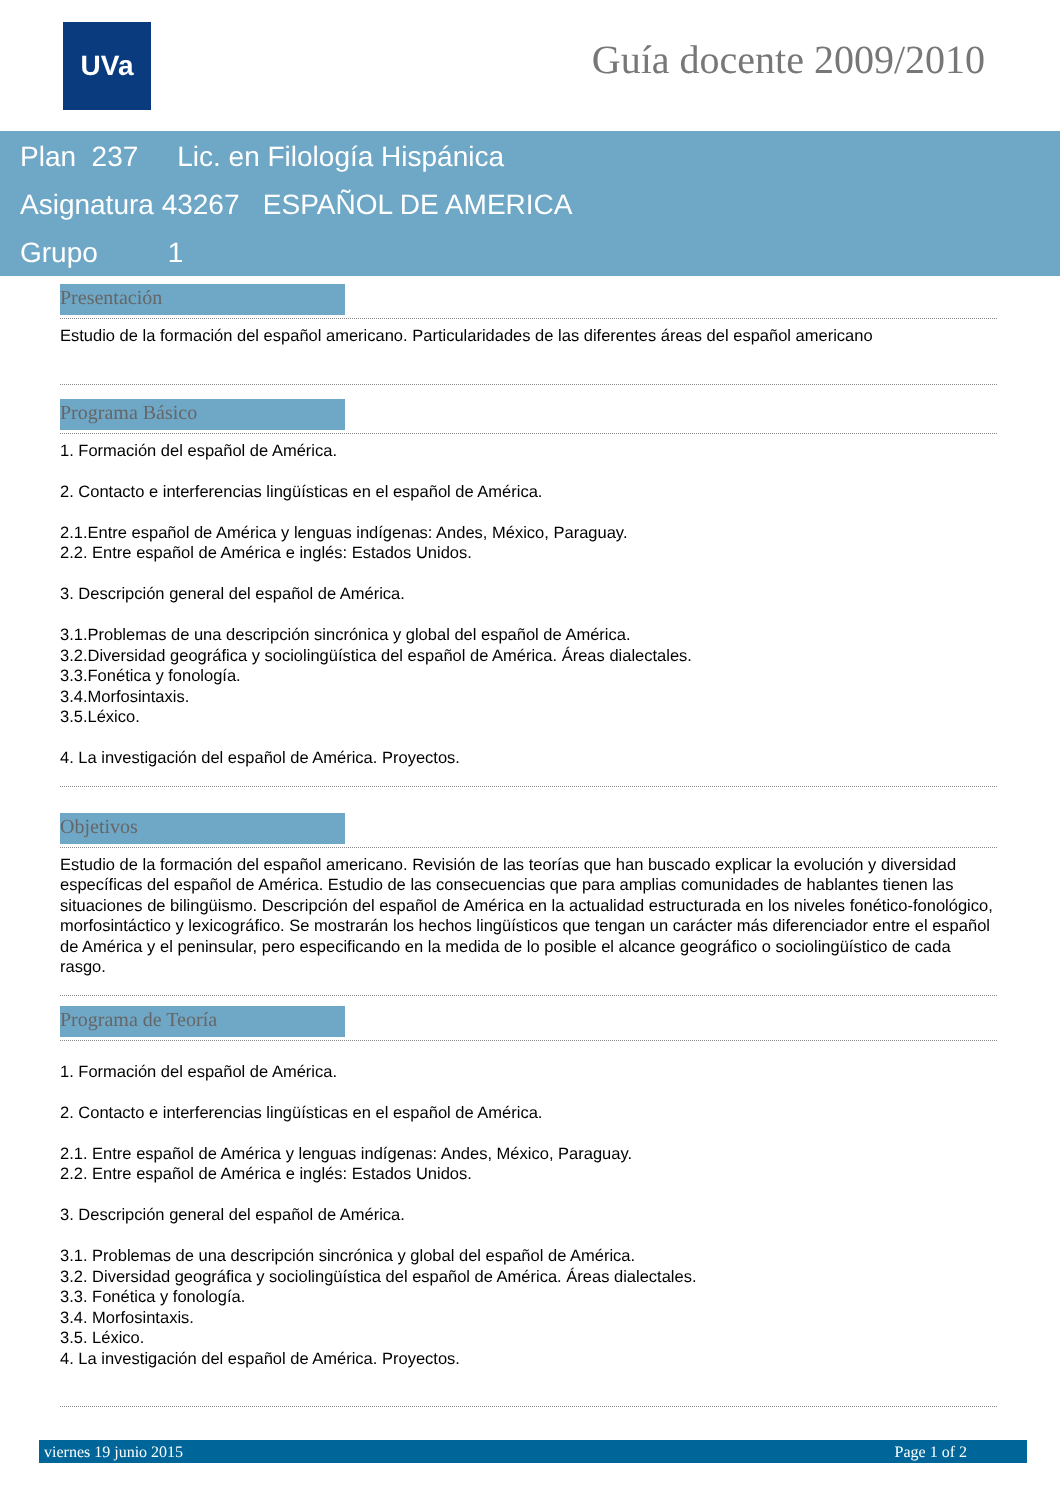UVa Guía docente 2009/2010
Plan 237 Lic. en Filología Hispánica
Asignatura 43267 ESPAÑOL DE AMERICA
Grupo 1
Presentación
Estudio de la formación del español americano. Particularidades de las diferentes áreas del español americano
Programa Básico
1. Formación del español de América.
2. Contacto e interferencias lingüísticas en el español de América.
2.1.Entre español de América y lenguas indígenas: Andes, México, Paraguay.
2.2. Entre español de América e inglés: Estados Unidos.
3. Descripción general del español de América.
3.1.Problemas de una descripción sincrónica y global del español de América.
3.2.Diversidad geográfica y sociolingüística del español de América. Áreas dialectales.
3.3.Fonética y fonología.
3.4.Morfosintaxis.
3.5.Léxico.
4. La investigación del español de América. Proyectos.
Objetivos
Estudio de la formación del español americano. Revisión de las teorías que han buscado explicar la evolución y diversidad específicas del español de América. Estudio de las consecuencias que para amplias comunidades de hablantes tienen las situaciones de bilingüismo. Descripción del español de América en la actualidad estructurada en los niveles fonético-fonológico, morfosintáctico y lexicográfico. Se mostrarán los hechos lingüísticos que tengan un carácter más diferenciador entre el español de América y el peninsular, pero especificando en la medida de lo posible el alcance geográfico o sociolingüístico de cada rasgo.
Programa de Teoría
1. Formación del español de América.
2. Contacto e interferencias lingüísticas en el español de América.
2.1. Entre español de América y lenguas indígenas: Andes, México, Paraguay.
2.2. Entre español de América e inglés: Estados Unidos.
3. Descripción general del español de América.
3.1. Problemas de una descripción sincrónica y global del español de América.
3.2. Diversidad geográfica y sociolingüística del español de América. Áreas dialectales.
3.3. Fonética y fonología.
3.4. Morfosintaxis.
3.5. Léxico.
4. La investigación del español de América. Proyectos.
viernes 19 junio 2015 Page 1 of 2